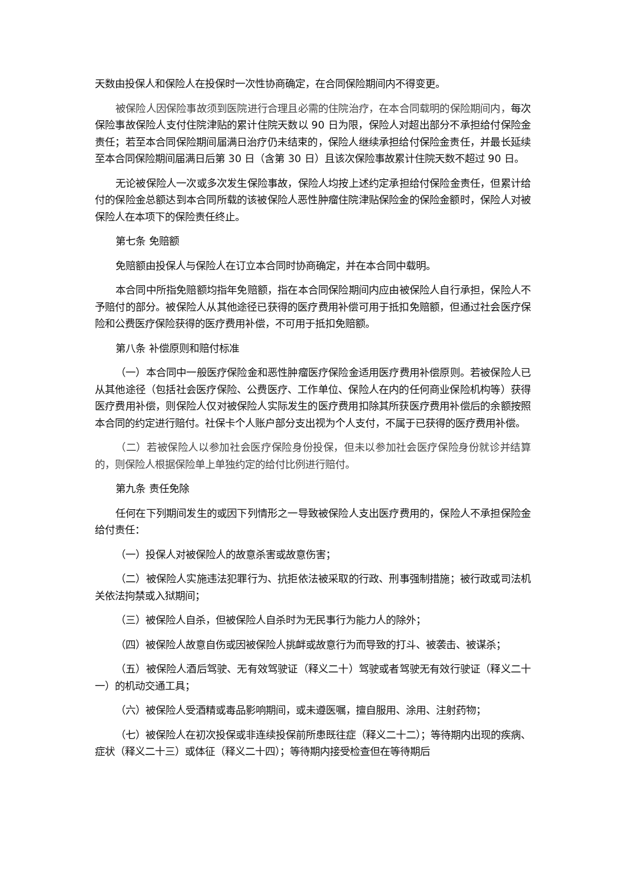天数由投保人和保险人在投保时一次性协商确定，在合同保险期间内不得变更。
被保险人因保险事故须到医院进行合理且必需的住院治疗，在本合同载明的保险期间内，每次保险事故保险人支付住院津贴的累计住院天数以 90 日为限，保险人对超出部分不承担给付保险金责任；若至本合同保险期间届满日治疗仍未结束的，保险人继续承担给付保险金责任，并最长延续至本合同保险期间届满日后第 30 日（含第 30 日）且该次保险事故累计住院天数不超过 90 日。
无论被保险人一次或多次发生保险事故，保险人均按上述约定承担给付保险金责任，但累计给付的保险金总额达到本合同所载的该被保险人恶性肿瘤住院津贴保险金的保险金额时，保险人对被保险人在本项下的保险责任终止。
第七条 免赔额
免赔额由投保人与保险人在订立本合同时协商确定，并在本合同中载明。
本合同中所指免赔额均指年免赔额，指在本合同保险期间内应由被保险人自行承担，保险人不予赔付的部分。被保险人从其他途径已获得的医疗费用补偿可用于抵扣免赔额，但通过社会医疗保险和公费医疗保险获得的医疗费用补偿，不可用于抵扣免赔额。
第八条 补偿原则和赔付标准
（一）本合同中一般医疗保险金和恶性肿瘤医疗保险金适用医疗费用补偿原则。若被保险人已从其他途径（包括社会医疗保险、公费医疗、工作单位、保险人在内的任何商业保险机构等）获得医疗费用补偿，则保险人仅对被保险人实际发生的医疗费用扣除其所获医疗费用补偿后的余额按照本合同的约定进行赔付。社保卡个人账户部分支出视为个人支付，不属于已获得的医疗费用补偿。
（二）若被保险人以参加社会医疗保险身份投保，但未以参加社会医疗保险身份就诊并结算的，则保险人根据保险单上单独约定的给付比例进行赔付。
第九条 责任免除
任何在下列期间发生的或因下列情形之一导致被保险人支出医疗费用的，保险人不承担保险金给付责任：
（一）投保人对被保险人的故意杀害或故意伤害；
（二）被保险人实施违法犯罪行为、抗拒依法被采取的行政、刑事强制措施；被行政或司法机关依法拘禁或入狱期间；
（三）被保险人自杀，但被保险人自杀时为无民事行为能力人的除外；
（四）被保险人故意自伤或因被保险人挑衅或故意行为而导致的打斗、被袭击、被谋杀；
（五）被保险人酒后驾驶、无有效驾驶证（释义二十）驾驶或者驾驶无有效行驶证（释义二十一）的机动交通工具；
（六）被保险人受酒精或毒品影响期间，或未遵医嘱，擅自服用、涂用、注射药物；
（七）被保险人在初次投保或非连续投保前所患既往症（释义二十二）；等待期内出现的疾病、症状（释义二十三）或体征（释义二十四）；等待期内接受检查但在等待期后